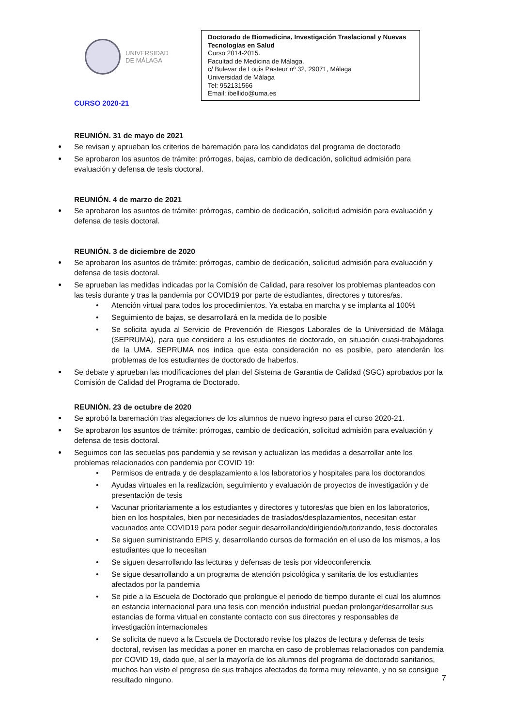UNIVERSIDAD
DE MÁLAGA
Doctorado de Biomedicina, Investigación Traslacional y Nuevas Tecnologías en Salud
Curso 2014-2015.
Facultad de Medicina de Málaga.
c/ Bulevar de Louis Pasteur nº 32, 29071, Málaga
Universidad de Málaga
Tel: 952131566
Email: ibellido@uma.es
CURSO 2020-21
REUNIÓN. 31 de mayo de 2021
Se revisan y aprueban los criterios de baremación para los candidatos del programa de doctorado
Se aprobaron los asuntos de trámite: prórrogas, bajas, cambio de dedicación, solicitud admisión para evaluación y defensa de tesis doctoral.
REUNIÓN. 4 de marzo de 2021
Se aprobaron los asuntos de trámite: prórrogas, cambio de dedicación, solicitud admisión para evaluación y defensa de tesis doctoral.
REUNIÓN. 3 de diciembre de 2020
Se aprobaron los asuntos de trámite: prórrogas, cambio de dedicación, solicitud admisión para evaluación y defensa de tesis doctoral.
Se aprueban las medidas indicadas por la Comisión de Calidad, para resolver los problemas planteados con las tesis durante y tras la pandemia por COVID19 por parte de estudiantes, directores y tutores/as.
• Atención virtual para todos los procedimientos. Ya estaba en marcha y se implanta al 100%
• Seguimiento de bajas, se desarrollará en la medida de lo posible
• Se solicita ayuda al Servicio de Prevención de Riesgos Laborales de la Universidad de Málaga (SEPRUMA), para que considere a los estudiantes de doctorado, en situación cuasi-trabajadores de la UMA. SEPRUMA nos indica que esta consideración no es posible, pero atenderán los problemas de los estudiantes de doctorado de haberlos.
Se debate y aprueban las modificaciones del plan del Sistema de Garantía de Calidad (SGC) aprobados por la Comisión de Calidad del Programa de Doctorado.
REUNIÓN. 23 de octubre de 2020
Se aprobó la baremación tras alegaciones de los alumnos de nuevo ingreso para el curso 2020-21.
Se aprobaron los asuntos de trámite: prórrogas, cambio de dedicación, solicitud admisión para evaluación y defensa de tesis doctoral.
Seguimos con las secuelas pos pandemia y se revisan y actualizan las medidas a desarrollar ante los problemas relacionados con pandemia por COVID 19:
• Permisos de entrada y de desplazamiento a los laboratorios y hospitales para los doctorandos
• Ayudas virtuales en la realización, seguimiento y evaluación de proyectos de investigación y de presentación de tesis
• Vacunar prioritariamente a los estudiantes y directores y tutores/as que bien en los laboratorios, bien en los hospitales, bien por necesidades de traslados/desplazamientos, necesitan estar vacunados ante COVID19 para poder seguir desarrollando/dirigiendo/tutorizando, tesis doctorales
• Se siguen suministrando EPIS y, desarrollando cursos de formación en el uso de los mismos, a los estudiantes que lo necesitan
• Se siguen desarrollando las lecturas y defensas de tesis por videoconferencia
• Se sigue desarrollando a un programa de atención psicológica y sanitaria de los estudiantes afectados por la pandemia
• Se pide a la Escuela de Doctorado que prolongue el periodo de tiempo durante el cual los alumnos en estancia internacional para una tesis con mención industrial puedan prolongar/desarrollar sus estancias de forma virtual en constante contacto con sus directores y responsables de investigación internacionales
• Se solicita de nuevo a la Escuela de Doctorado revise los plazos de lectura y defensa de tesis doctoral, revisen las medidas a poner en marcha en caso de problemas relacionados con pandemia por COVID 19, dado que, al ser la mayoría de los alumnos del programa de doctorado sanitarios, muchos han visto el progreso de sus trabajos afectados de forma muy relevante, y no se consigue resultado ninguno.
7